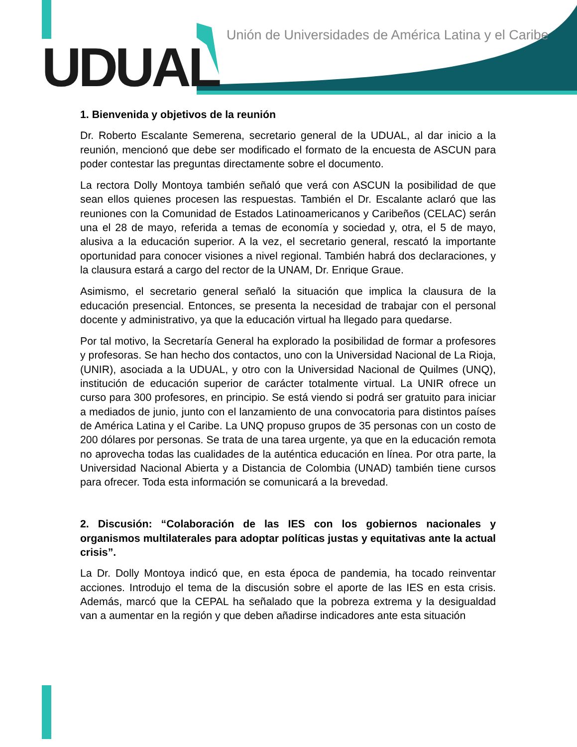UDUAL
Unión de Universidades de América Latina y el Caribe
1. Bienvenida y objetivos de la reunión
Dr. Roberto Escalante Semerena, secretario general de la UDUAL, al dar inicio a la reunión, mencionó que debe ser modificado el formato de la encuesta de ASCUN para poder contestar las preguntas directamente sobre el documento.
La rectora Dolly Montoya también señaló que verá con ASCUN la posibilidad de que sean ellos quienes procesen las respuestas. También el Dr. Escalante aclaró que las reuniones con la Comunidad de Estados Latinoamericanos y Caribeños (CELAC) serán una el 28 de mayo, referida a temas de economía y sociedad y, otra, el 5 de mayo, alusiva a la educación superior. A la vez, el secretario general, rescató la importante oportunidad para conocer visiones a nivel regional. También habrá dos declaraciones, y la clausura estará a cargo del rector de la UNAM, Dr. Enrique Graue.
Asimismo, el secretario general señaló la situación que implica la clausura de la educación presencial. Entonces, se presenta la necesidad de trabajar con el personal docente y administrativo, ya que la educación virtual ha llegado para quedarse.
Por tal motivo, la Secretaría General ha explorado la posibilidad de formar a profesores y profesoras. Se han hecho dos contactos, uno con la Universidad Nacional de La Rioja, (UNIR), asociada a la UDUAL, y otro con la Universidad Nacional de Quilmes (UNQ), institución de educación superior de carácter totalmente virtual. La UNIR ofrece un curso para 300 profesores, en principio. Se está viendo si podrá ser gratuito para iniciar a mediados de junio, junto con el lanzamiento de una convocatoria para distintos países de América Latina y el Caribe. La UNQ propuso grupos de 35 personas con un costo de 200 dólares por personas. Se trata de una tarea urgente, ya que en la educación remota no aprovecha todas las cualidades de la auténtica educación en línea. Por otra parte, la Universidad Nacional Abierta y a Distancia de Colombia (UNAD) también tiene cursos para ofrecer. Toda esta información se comunicará a la brevedad.
2. Discusión: “Colaboración de las IES con los gobiernos nacionales y organismos multilaterales para adoptar políticas justas y equitativas ante la actual crisis”.
La Dr. Dolly Montoya indicó que, en esta época de pandemia, ha tocado reinventar acciones. Introdujo el tema de la discusión sobre el aporte de las IES en esta crisis. Además, marcó que la CEPAL ha señalado que la pobreza extrema y la desigualdad van a aumentar en la región y que deben añadirse indicadores ante esta situación